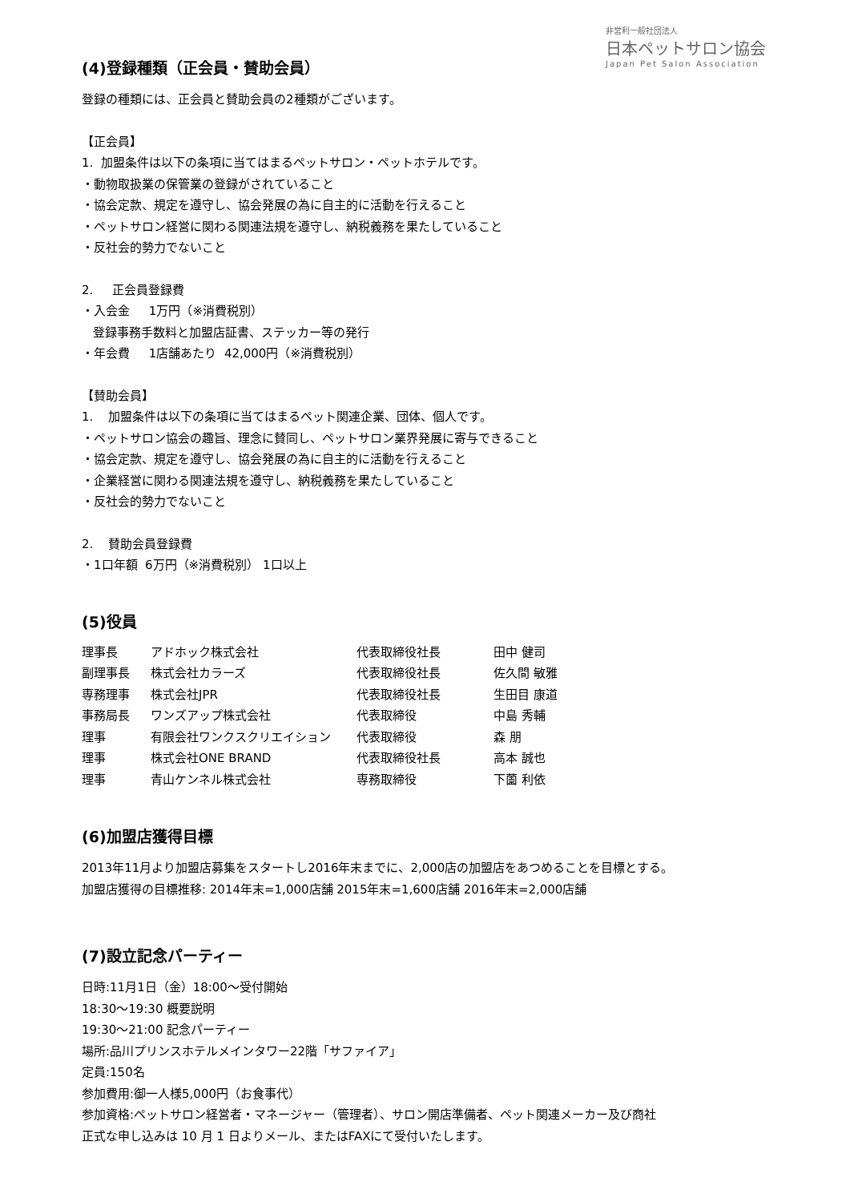非営利一般社団法人
日本ペットサロン協会
Japan Pet Salon Association
(4)登録種類（正会員・賛助会員）
登録の種類には、正会員と賛助会員の2種類がございます。
【正会員】
1. 加盟条件は以下の条項に当てはまるペットサロン・ペットホテルです。
・動物取扱業の保管業の登録がされていること
・協会定款、規定を遵守し、協会発展の為に自主的に活動を行えること
・ペットサロン経営に関わる関連法規を遵守し、納税義務を果たしていること
・反社会的勢力でないこと
2. 正会員登録費
・入会金 1万円（※消費税別）
登録事務手数料と加盟店証書、ステッカー等の発行
・年会費 1店舗あたり 42,000円（※消費税別）
【賛助会員】
1. 加盟条件は以下の条項に当てはまるペット関連企業、団体、個人です。
・ペットサロン協会の趣旨、理念に賛同し、ペットサロン業界発展に寄与できること
・協会定款、規定を遵守し、協会発展の為に自主的に活動を行えること
・企業経営に関わる関連法規を遵守し、納税義務を果たしていること
・反社会的勢力でないこと
2. 賛助会員登録費
・1口年額 6万円（※消費税別） 1口以上
(5)役員
| 理事長 | アドホック株式会社 | 代表取締役社長 | 田中 健司 |
| 副理事長 | 株式会社カラーズ | 代表取締役社長 | 佐久間 敏雅 |
| 専務理事 | 株式会社JPR | 代表取締役社長 | 生田目 康道 |
| 事務局長 | ワンズアップ株式会社 | 代表取締役 | 中島 秀輔 |
| 理事 | 有限会社ワンクスクリエイション | 代表取締役 | 森 朋 |
| 理事 | 株式会社ONE BRAND | 代表取締役社長 | 高本 誠也 |
| 理事 | 青山ケンネル株式会社 | 専務取締役 | 下薗 利依 |
(6)加盟店獲得目標
2013年11月より加盟店募集をスタートし2016年末までに、2,000店の加盟店をあつめることを目標とする。
加盟店獲得の目標推移: 2014年末=1,000店舗 2015年末=1,600店舗 2016年末=2,000店舗
(7)設立記念パーティー
日時:11月1日（金）18:00～受付開始
18:30～19:30 概要説明
19:30～21:00 記念パーティー
場所:品川プリンスホテルメインタワー22階「サファイア」
定員:150名
参加費用:御一人様5,000円（お食事代）
参加資格:ペットサロン経営者・マネージャー（管理者）、サロン開店準備者、ペット関連メーカー及び商社
正式な申し込みは 10 月 1 日よりメール、またはFAXにて受付いたします。